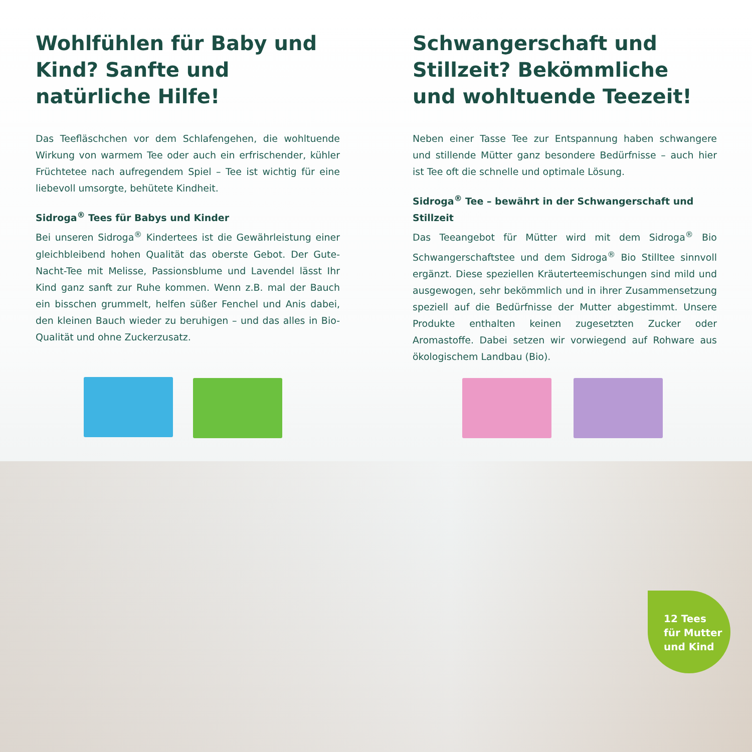Wohlfühlen für Baby und Kind? Sanfte und natürliche Hilfe!
Das Teefläschchen vor dem Schlafengehen, die wohltuende Wirkung von warmem Tee oder auch ein erfrischender, kühler Früchtetee nach aufregendem Spiel – Tee ist wichtig für eine liebevoll umsorgte, behütete Kindheit.
Sidroga<sup>®</sup> Tees für Babys und Kinder
Bei unseren Sidroga<sup>®</sup> Kindertees ist die Gewährleistung einer gleichbleibend hohen Qualität das oberste Gebot. Der Gute-Nacht-Tee mit Melisse, Passionsblume und Lavendel lässt Ihr Kind ganz sanft zur Ruhe kommen. Wenn z.B. mal der Bauch ein bisschen grummelt, helfen süßer Fenchel und Anis dabei, den kleinen Bauch wieder zu beruhigen – und das alles in Bio-Qualität und ohne Zuckerzusatz.
Schwangerschaft und Stillzeit? Bekömmliche und wohltuende Teezeit!
Neben einer Tasse Tee zur Entspannung haben schwangere und stillende Mütter ganz besondere Bedürfnisse – auch hier ist Tee oft die schnelle und optimale Lösung.
Sidroga<sup>®</sup> Tee – bewährt in der Schwangerschaft und Stillzeit
Das Teeangebot für Mütter wird mit dem Sidroga<sup>®</sup> Bio Schwangerschaftstee und dem Sidroga<sup>®</sup> Bio Stilltee sinnvoll ergänzt. Diese speziellen Kräuterteemischungen sind mild und ausgewogen, sehr bekömmlich und in ihrer Zusammensetzung speziell auf die Bedürfnisse der Mutter abgestimmt. Unsere Produkte enthalten keinen zugesetzten Zucker oder Aromastoffe. Dabei setzen wir vorwiegend auf Rohware aus ökologischem Landbau (Bio).
12 Tees
für Mutter
und Kind